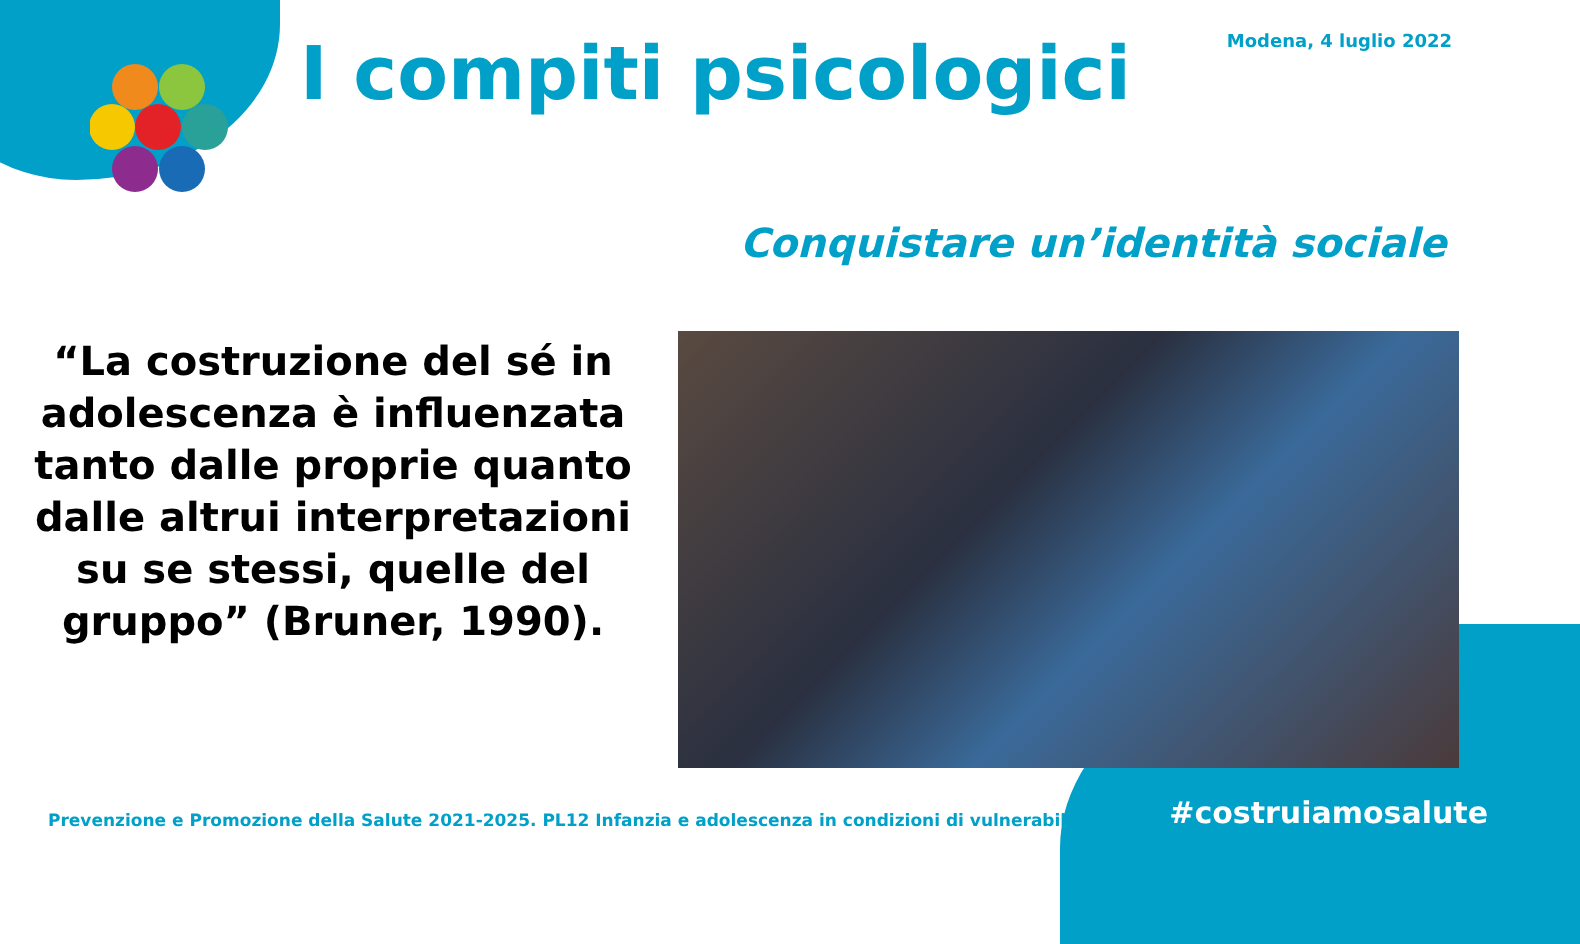Modena, 4 luglio 2022 I compiti psicologici
Conquistare un’identità sociale
“La costruzione del sé in adolescenza è influenzata tanto dalle proprie quanto dalle altrui interpretazioni su se stessi, quelle del gruppo” (Bruner, 1990).
Prevenzione e Promozione della Salute 2021-2025. PL12 Infanzia e adolescenza in condizioni di vulnerabilità
#costruiamosalute